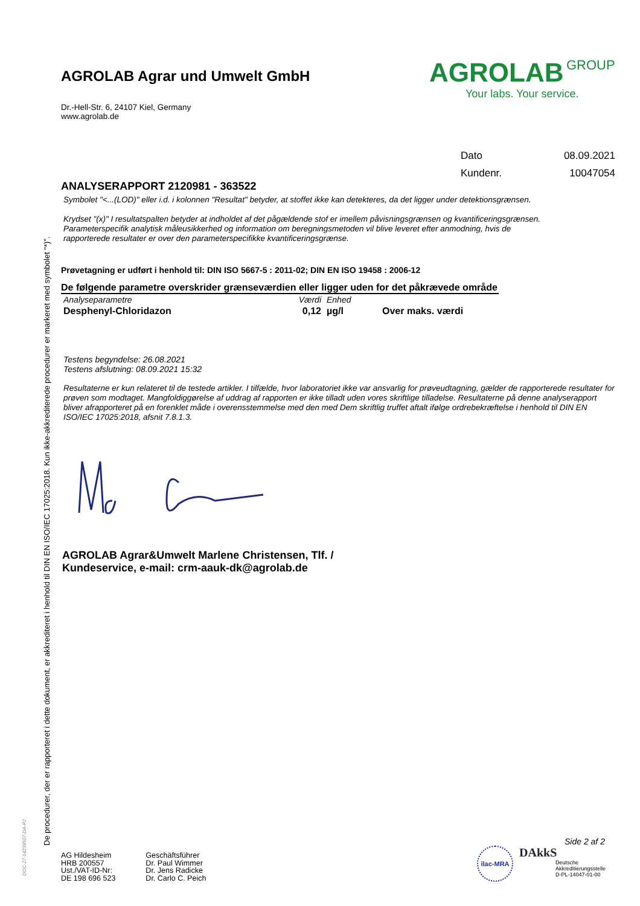De procedurer, der er rapporteret i dette dokument, er akkrediteret i henhold til DIN EN ISO/IEC 17025:2018. Kun ikke-akkrediterede procedurer er markeret med symbolet "*)".
DOC-27-14239507-DA-P2
AGROLAB Agrar und Umwelt GmbH
Dr.-Hell-Str. 6, 24107 Kiel, Germany
www.agrolab.de
AGROLAB GROUP
Your labs. Your service.
| Dato | 08.09.2021 |
| Kundenr. | 10047054 |
ANALYSERAPPORT 2120981 - 363522
Symbolet "<...(LOD)" eller i.d. i kolonnen "Resultat" betyder, at stoffet ikke kan detekteres, da det ligger under detektionsgrænsen.
Krydset "(x)" I resultatspalten betyder at indholdet af det pågældende stof er imellem påvisningsgrænsen og kvantificeringsgrænsen.
Parameterspecifik analytisk måleusikkerhed og information om beregningsmetoden vil blive leveret efter anmodning, hvis de
rapporterede resultater er over den parameterspecifikke kvantificeringsgrænse.
Prøvetagning er udført i henhold til: DIN ISO 5667-5 : 2011-02; DIN EN ISO 19458 : 2006-12
De følgende parametre overskrider grænseværdien eller ligger uden for det påkrævede område
| Analyseparametre | Værdi | Enhed | |
| --- | --- | --- | --- |
| Desphenyl-Chloridazon | 0,12 | µg/l | Over maks. værdi |
Testens begyndelse: 26.08.2021
Testens afslutning: 08.09.2021 15:32
Resultaterne er kun relateret til de testede artikler. I tilfælde, hvor laboratoriet ikke var ansvarlig for prøveudtagning, gælder de rapporterede resultater for prøven som modtaget. Mangfoldiggørelse af uddrag af rapporten er ikke tilladt uden vores skriftlige tilladelse. Resultaterne på denne analyserapport bliver afrapporteret på en forenklet måde i overensstemmelse med den med Dem skriftlig truffet aftalt ifølge ordrebekræftelse i henhold til DIN EN ISO/IEC 17025:2018, afsnit 7.8.1.3.
AGROLAB Agrar&Umwelt Marlene Christensen, Tlf. /
Kundeservice, e-mail: crm-aauk-dk@agrolab.de
Side 2 af 2
AG Hildesheim
HRB 200557
Ust./VAT-ID-Nr:
DE 198 696 523
Geschäftsführer
Dr. Paul Wimmer
Dr. Jens Radicke
Dr. Carlo C. Peich
ilac-MRA
DAkkS
Deutsche
Akkreditierungsstelle
D-PL-14047-01-00